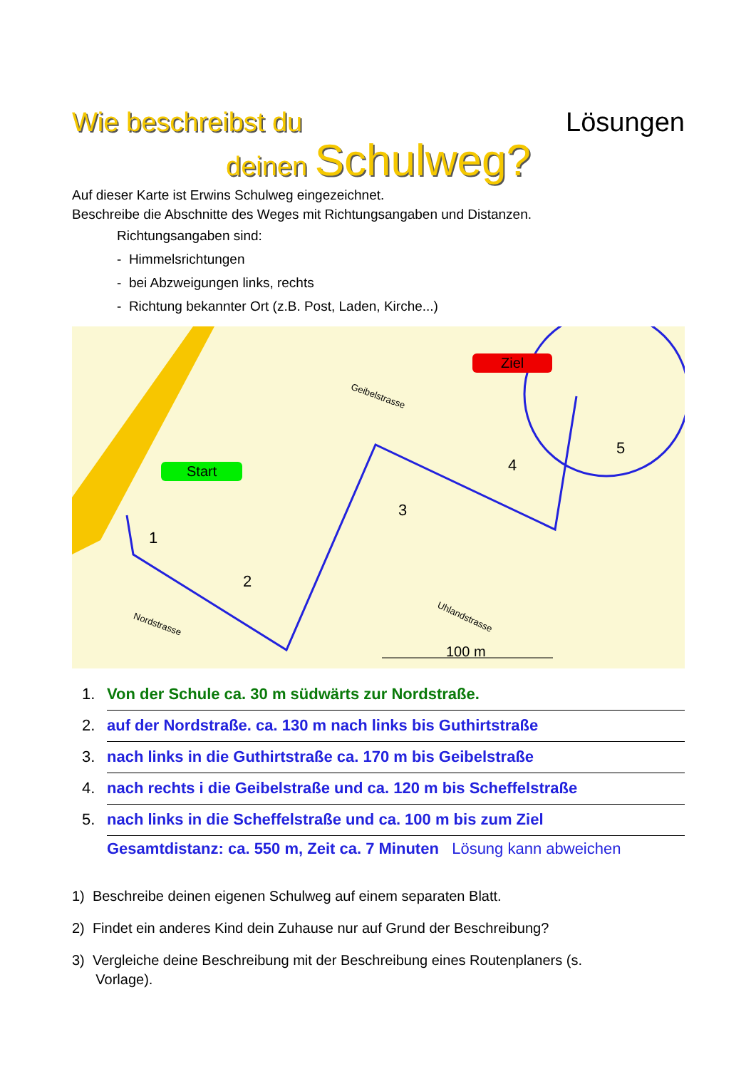Wie beschreibst du Lösungen
deinen Schulweg?
Auf dieser Karte ist Erwins Schulweg eingezeichnet.
Beschreibe die Abschnitte des Weges mit Richtungsangaben und Distanzen.
Richtungsangaben sind:
- Himmelsrichtungen
- bei Abzweigungen links, rechts
- Richtung bekannter Ort (z.B. Post, Laden, Kirche...)
Start
Ziel
Nordstrasse
Geibelstrasse
Uhlandstrasse
100 m
1
2
3
4
5
1. Von der Schule ca. 30 m südwärts zur Nordstraße.
2. auf der Nordstraße. ca. 130 m nach links bis Guthirtstraße
3. nach links in die Guthirtstraße ca. 170 m bis Geibelstraße
4. nach rechts i die Geibelstraße und ca. 120 m bis Scheffelstraße
5. nach links in die Scheffelstraße und ca. 100 m bis zum Ziel
Gesamtdistanz: ca. 550 m, Zeit ca. 7 Minuten Lösung kann abweichen
1) Beschreibe deinen eigenen Schulweg auf einem separaten Blatt.
2) Findet ein anderes Kind dein Zuhause nur auf Grund der Beschreibung?
3) Vergleiche deine Beschreibung mit der Beschreibung eines Routenplaners (s.
Vorlage).